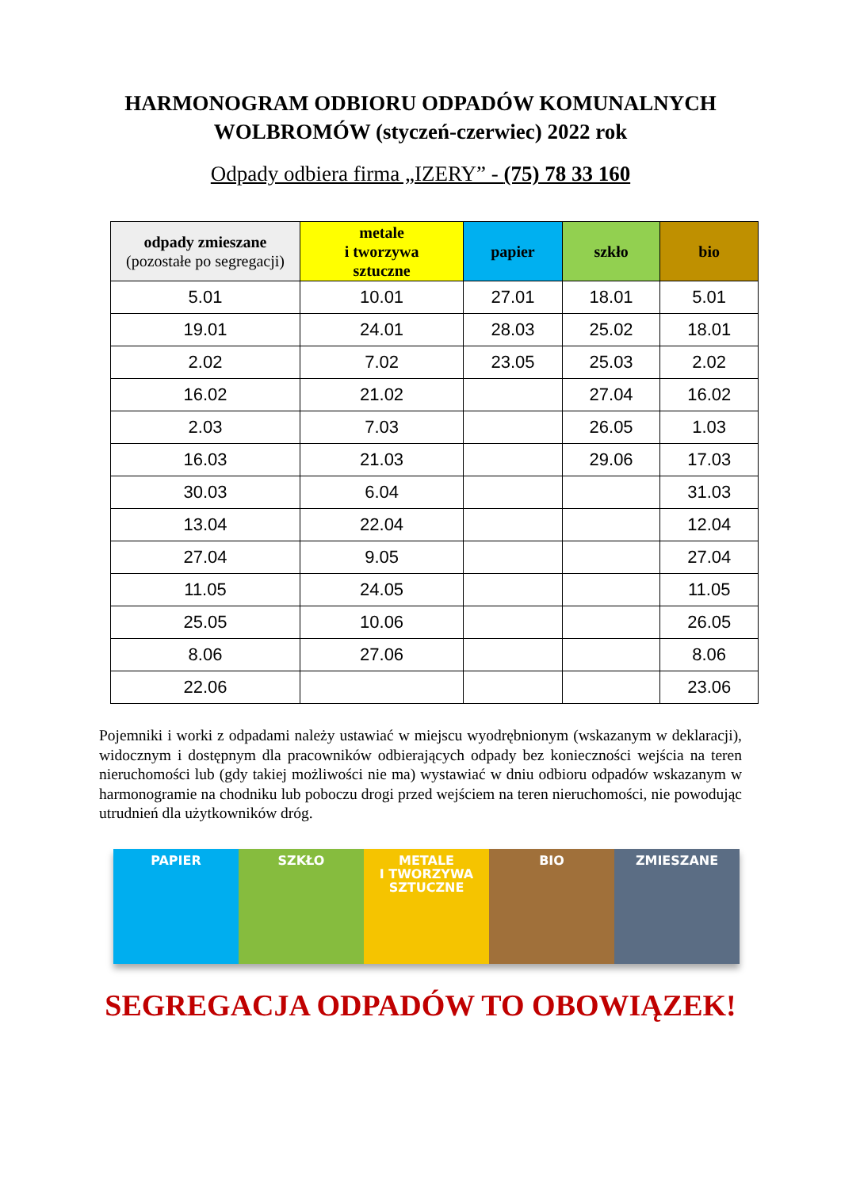HARMONOGRAM ODBIORU ODPADÓW KOMUNALNYCH
WOLBROMÓW (styczeń-czerwiec) 2022 rok
Odpady odbiera firma „IZERY” - (75) 78 33 160
| odpady zmieszane (pozostałe po segregacji) | metale i tworzywa sztuczne | papier | szkło | bio |
| --- | --- | --- | --- | --- |
| 5.01 | 10.01 | 27.01 | 18.01 | 5.01 |
| 19.01 | 24.01 | 28.03 | 25.02 | 18.01 |
| 2.02 | 7.02 | 23.05 | 25.03 | 2.02 |
| 16.02 | 21.02 | | 27.04 | 16.02 |
| 2.03 | 7.03 | | 26.05 | 1.03 |
| 16.03 | 21.03 | | 29.06 | 17.03 |
| 30.03 | 6.04 | | | 31.03 |
| 13.04 | 22.04 | | | 12.04 |
| 27.04 | 9.05 | | | 27.04 |
| 11.05 | 24.05 | | | 11.05 |
| 25.05 | 10.06 | | | 26.05 |
| 8.06 | 27.06 | | | 8.06 |
| 22.06 | | | | 23.06 |
Pojemniki i worki z odpadami należy ustawiać w miejscu wyodrębnionym (wskazanym w deklaracji), widocznym i dostępnym dla pracowników odbierających odpady bez konieczności wejścia na teren nieruchomości lub (gdy takiej możliwości nie ma) wystawiać w dniu odbioru odpadów wskazanym w harmonogramie na chodniku lub poboczu drogi przed wejściem na teren nieruchomości, nie powodując utrudnień dla użytkowników dróg.
PAPIER SZKŁO METALE
I TWORZYWA
SZTUCZNE
BIO ZMIESZANE
SEGREGACJA ODPADÓW TO OBOWIĄZEK!